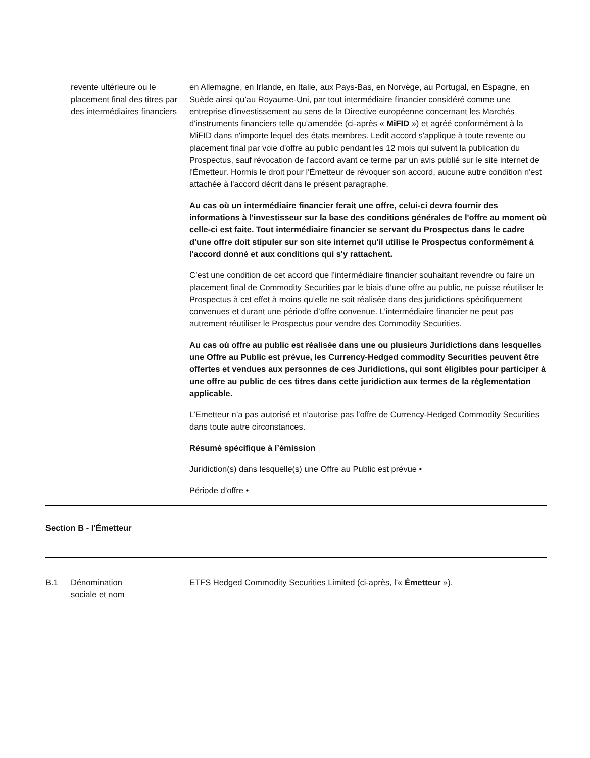| | revente ultérieure ou le placement final des titres par des intermédiaires financiers | en Allemagne, en Irlande, en Italie, aux Pays-Bas, en Norvège, au Portugal, en Espagne, en Suède ainsi qu’au Royaume-Uni, par tout intermédiaire financier considéré comme une entreprise d'investissement au sens de la Directive européenne concernant les Marchés d'instruments financiers telle qu’amendée (ci-après « MiFID ») et agréé conformément à la MiFID dans n'importe lequel des états membres. Ledit accord s'applique à toute revente ou placement final par voie d'offre au public pendant les 12 mois qui suivent la publication du Prospectus, sauf révocation de l'accord avant ce terme par un avis publié sur le site internet de l'Émetteur. Hormis le droit pour l'Émetteur de révoquer son accord, aucune autre condition n'est attachée à l'accord décrit dans le présent paragraphe. Au cas où un intermédiaire financier ferait une offre, celui-ci devra fournir des informations à l'investisseur sur la base des conditions générales de l'offre au moment où celle-ci est faite. Tout intermédiaire financier se servant du Prospectus dans le cadre d'une offre doit stipuler sur son site internet qu'il utilise le Prospectus conformément à l'accord donné et aux conditions qui s'y rattachent. C’est une condition de cet accord que l’intermédiaire financier souhaitant revendre ou faire un placement final de Commodity Securities par le biais d’une offre au public, ne puisse réutiliser le Prospectus à cet effet à moins qu’elle ne soit réalisée dans des juridictions spécifiquement convenues et durant une période d’offre convenue. L’intermédiaire financier ne peut pas autrement réutiliser le Prospectus pour vendre des Commodity Securities. Au cas où offre au public est réalisée dans une ou plusieurs Juridictions dans lesquelles une Offre au Public est prévue, les Currency-Hedged commodity Securities peuvent être offertes et vendues aux personnes de ces Juridictions, qui sont éligibles pour participer à une offre au public de ces titres dans cette juridiction aux termes de la réglementation applicable. L’Emetteur n’a pas autorisé et n’autorise pas l’offre de Currency-Hedged Commodity Securities dans toute autre circonstances. Résumé spécifique à l’émission Juridiction(s) dans lesquelle(s) une Offre au Public est prévue • Période d’offre • |
| Section B - l'Émetteur | | |
| B.1 | Dénomination sociale et nom | ETFS Hedged Commodity Securities Limited (ci-après, l'« Émetteur »). |